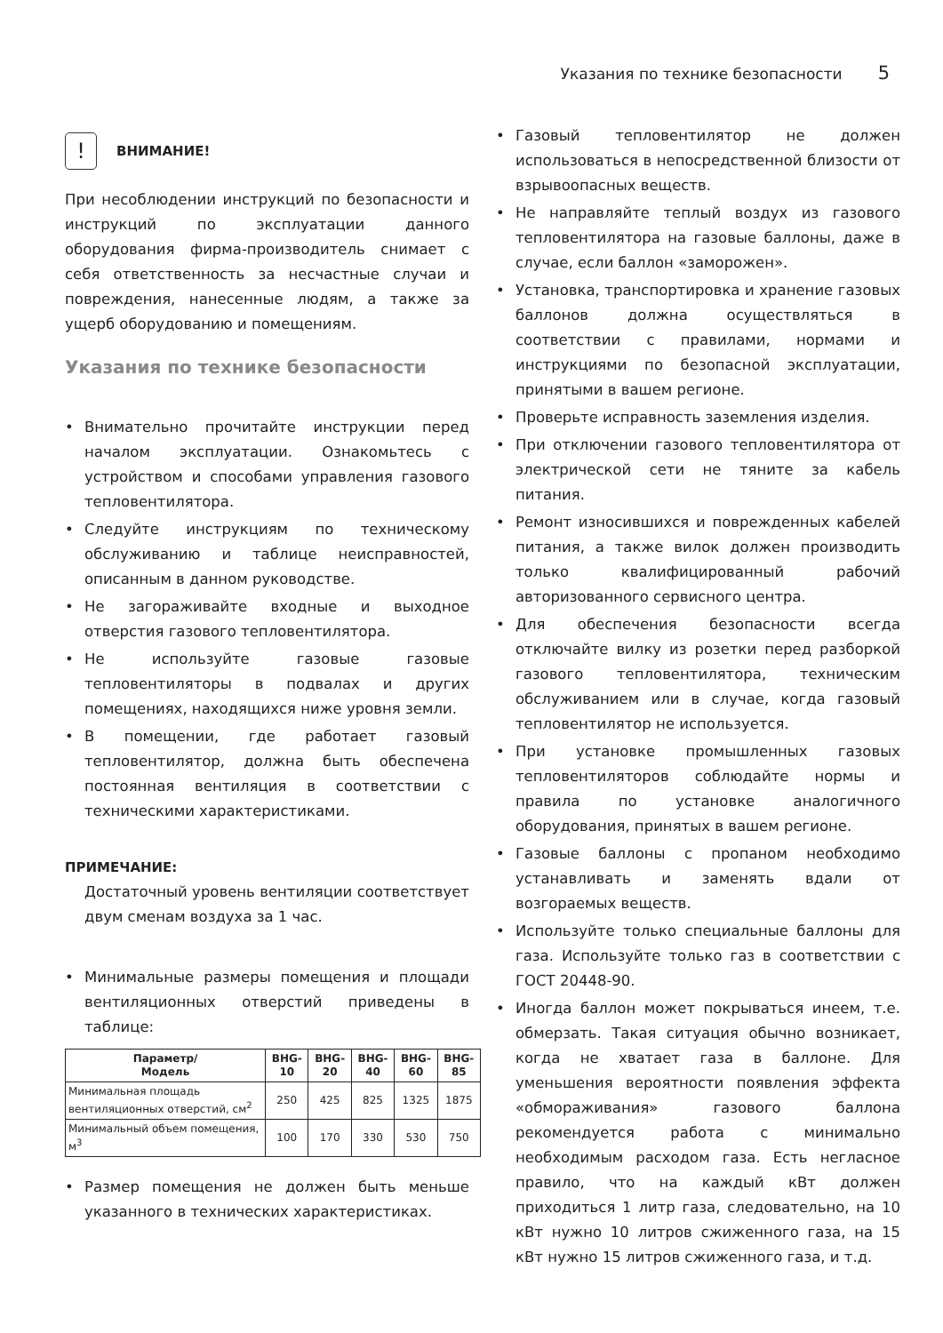Указания по технике безопасности 5
!
ВНИМАНИЕ!
При несоблюдении инструкций по безопасности и инструкций по эксплуатации данного оборудования фирма-производитель снимает с себя ответственность за несчастные случаи и повреждения, нанесенные людям, а также за ущерб оборудованию и помещениям.
Указания по технике безопасности
• Внимательно прочитайте инструкции перед началом эксплуатации. Ознакомьтесь с устройством и способами управления газового тепловентилятора.
• Следуйте инструкциям по техническому обслуживанию и таблице неисправностей, описанным в данном руководстве.
• Не загораживайте входные и выходное отверстия газового тепловентилятора.
• Не используйте газовые газовые тепловентиляторы в подвалах и других помещениях, находящихся ниже уровня земли.
• В помещении, где работает газовый тепловентилятор, должна быть обеспечена постоянная вентиляция в соответствии с техническими характеристиками.
ПРИМЕЧАНИЕ:
Достаточный уровень вентиляции соответствует двум сменам воздуха за 1 час.
• Минимальные размеры помещения и площади вентиляционных отверстий приведены в таблице:
| Параметр/ Модель | BHG-10 | BHG-20 | BHG-40 | BHG-60 | BHG-85 |
| --- | --- | --- | --- | --- | --- |
| Минимальная площадь вентиляционных отверстий, см<sup>2</sup> | 250 | 425 | 825 | 1325 | 1875 |
| Минимальный объем помещения, м<sup>3</sup> | 100 | 170 | 330 | 530 | 750 |
• Размер помещения не должен быть меньше указанного в технических характеристиках.
• Газовый тепловентилятор не должен использоваться в непосредственной близости от взрывоопасных веществ.
• Не направляйте теплый воздух из газового тепловентилятора на газовые баллоны, даже в случае, если баллон «заморожен».
• Установка, транспортировка и хранение газовых баллонов должна осуществляться в соответствии с правилами, нормами и инструкциями по безопасной эксплуатации, принятыми в вашем регионе.
• Проверьте исправность заземления изделия.
• При отключении газового тепловентилятора от электрической сети не тяните за кабель питания.
• Ремонт износившихся и поврежденных кабелей питания, а также вилок должен производить только квалифицированный рабочий авторизованного сервисного центра.
• Для обеспечения безопасности всегда отключайте вилку из розетки перед разборкой газового тепловентилятора, техническим обслуживанием или в случае, когда газовый тепловентилятор не используется.
• При установке промышленных газовых тепловентиляторов соблюдайте нормы и правила по установке аналогичного оборудования, принятых в вашем регионе.
• Газовые баллоны с пропаном необходимо устанавливать и заменять вдали от возгораемых веществ.
• Используйте только специальные баллоны для газа. Используйте только газ в соответствии с ГОСТ 20448-90.
• Иногда баллон может покрываться инеем, т.е. обмерзать. Такая ситуация обычно возникает, когда не хватает газа в баллоне. Для уменьшения вероятности появления эффекта «обмораживания» газового баллона рекомендуется работа с минимально необходимым расходом газа. Есть негласное правило, что на каждый кВт должен приходиться 1 литр газа, следовательно, на 10 кВт нужно 10 литров сжиженного газа, на 15 кВт нужно 15 литров сжиженного газа, и т.д.